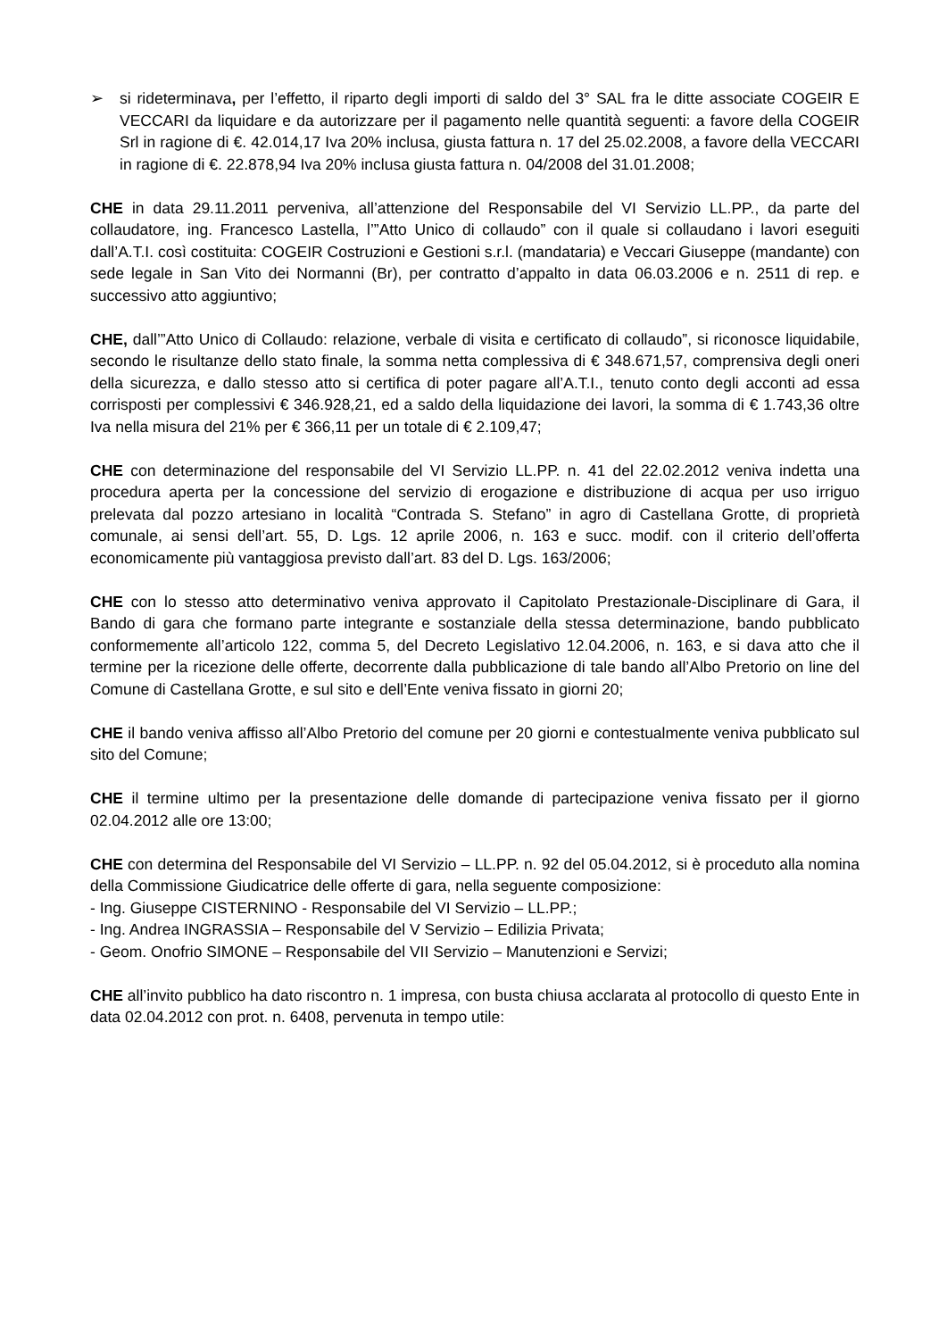➢ si rideterminava, per l’effetto, il riparto degli importi di saldo del 3° SAL fra le ditte associate COGEIR E VECCARI da liquidare e da autorizzare per il pagamento nelle quantità seguenti: a favore della COGEIR Srl in ragione di €. 42.014,17 Iva 20% inclusa, giusta fattura n. 17 del 25.02.2008, a favore della VECCARI in ragione di €. 22.878,94 Iva 20% inclusa giusta fattura n. 04/2008 del 31.01.2008;
CHE in data 29.11.2011 perveniva, all’attenzione del Responsabile del VI Servizio LL.PP., da parte del collaudatore, ing. Francesco Lastella, l’”Atto Unico di collaudo” con il quale si collaudano i lavori eseguiti dall’A.T.I. così costituita: COGEIR Costruzioni e Gestioni s.r.l. (mandataria) e Veccari Giuseppe (mandante) con sede legale in San Vito dei Normanni (Br), per contratto d’appalto in data 06.03.2006 e n. 2511 di rep. e successivo atto aggiuntivo;
CHE, dall’”Atto Unico di Collaudo: relazione, verbale di visita e certificato di collaudo”, si riconosce liquidabile, secondo le risultanze dello stato finale, la somma netta complessiva di € 348.671,57, comprensiva degli oneri della sicurezza, e dallo stesso atto si certifica di poter pagare all’A.T.I., tenuto conto degli acconti ad essa corrisposti per complessivi € 346.928,21, ed a saldo della liquidazione dei lavori, la somma di € 1.743,36 oltre Iva nella misura del 21% per € 366,11 per un totale di € 2.109,47;
CHE con determinazione del responsabile del VI Servizio LL.PP. n. 41 del 22.02.2012 veniva indetta una procedura aperta per la concessione del servizio di erogazione e distribuzione di acqua per uso irriguo prelevata dal pozzo artesiano in località “Contrada S. Stefano” in agro di Castellana Grotte, di proprietà comunale, ai sensi dell’art. 55, D. Lgs. 12 aprile 2006, n. 163 e succ. modif. con il criterio dell’offerta economicamente più vantaggiosa previsto dall’art. 83 del D. Lgs. 163/2006;
CHE con lo stesso atto determinativo veniva approvato il Capitolato Prestazionale-Disciplinare di Gara, il Bando di gara che formano parte integrante e sostanziale della stessa determinazione, bando pubblicato conformemente all’articolo 122, comma 5, del Decreto Legislativo 12.04.2006, n. 163, e si dava atto che il termine per la ricezione delle offerte, decorrente dalla pubblicazione di tale bando all’Albo Pretorio on line del Comune di Castellana Grotte, e sul sito e dell’Ente veniva fissato in giorni 20;
CHE il bando veniva affisso all’Albo Pretorio del comune per 20 giorni e contestualmente veniva pubblicato sul sito del Comune;
CHE il termine ultimo per la presentazione delle domande di partecipazione veniva fissato per il giorno 02.04.2012 alle ore 13:00;
CHE con determina del Responsabile del VI Servizio – LL.PP. n. 92 del 05.04.2012, si è proceduto alla nomina della Commissione Giudicatrice delle offerte di gara, nella seguente composizione:
- Ing. Giuseppe CISTERNINO - Responsabile del VI Servizio – LL.PP.;
- Ing. Andrea INGRASSIA – Responsabile del V Servizio – Edilizia Privata;
- Geom. Onofrio SIMONE – Responsabile del VII Servizio – Manutenzioni e Servizi;
CHE all’invito pubblico ha dato riscontro n. 1 impresa, con busta chiusa acclarata al protocollo di questo Ente in data 02.04.2012 con prot. n. 6408, pervenuta in tempo utile: